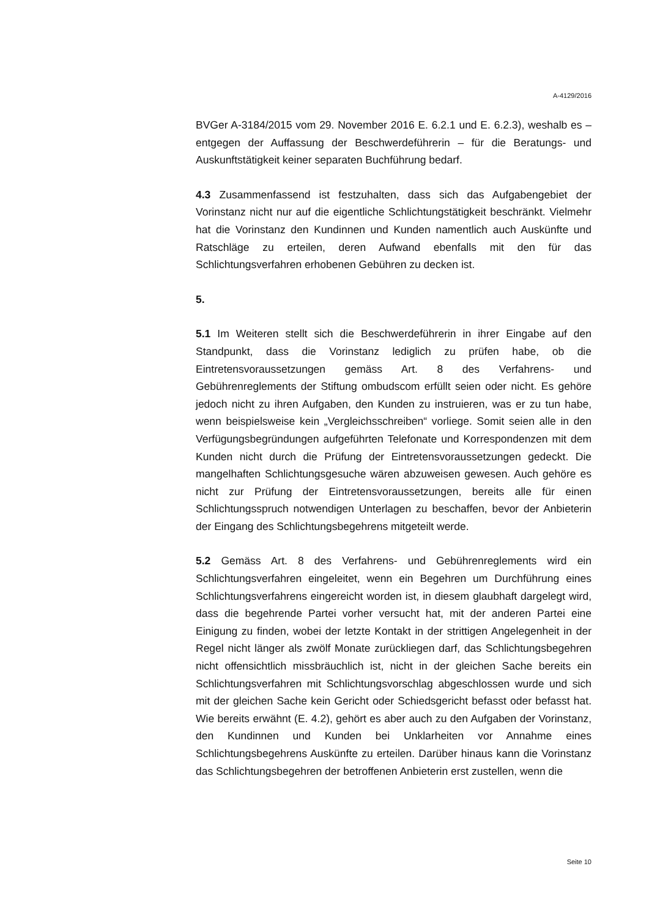A-4129/2016
BVGer A-3184/2015 vom 29. November 2016 E. 6.2.1 und E. 6.2.3), weshalb es – entgegen der Auffassung der Beschwerdeführerin – für die Beratungs- und Auskunftstätigkeit keiner separaten Buchführung bedarf.
4.3 Zusammenfassend ist festzuhalten, dass sich das Aufgabengebiet der Vorinstanz nicht nur auf die eigentliche Schlichtungstätigkeit beschränkt. Vielmehr hat die Vorinstanz den Kundinnen und Kunden namentlich auch Auskünfte und Ratschläge zu erteilen, deren Aufwand ebenfalls mit den für das Schlichtungsverfahren erhobenen Gebühren zu decken ist.
5.
5.1 Im Weiteren stellt sich die Beschwerdeführerin in ihrer Eingabe auf den Standpunkt, dass die Vorinstanz lediglich zu prüfen habe, ob die Eintretensvoraussetzungen gemäss Art. 8 des Verfahrens- und Gebührenreglements der Stiftung ombudscom erfüllt seien oder nicht. Es gehöre jedoch nicht zu ihren Aufgaben, den Kunden zu instruieren, was er zu tun habe, wenn beispielsweise kein „Vergleichsschreiben“ vorliege. Somit seien alle in den Verfügungsbegründungen aufgeführten Telefonate und Korrespondenzen mit dem Kunden nicht durch die Prüfung der Eintretensvoraussetzungen gedeckt. Die mangelhaften Schlichtungsgesuche wären abzuweisen gewesen. Auch gehöre es nicht zur Prüfung der Eintretensvoraussetzungen, bereits alle für einen Schlichtungsspruch notwendigen Unterlagen zu beschaffen, bevor der Anbieterin der Eingang des Schlichtungsbegehrens mitgeteilt werde.
5.2 Gemäss Art. 8 des Verfahrens- und Gebührenreglements wird ein Schlichtungsverfahren eingeleitet, wenn ein Begehren um Durchführung eines Schlichtungsverfahrens eingereicht worden ist, in diesem glaubhaft dargelegt wird, dass die begehrende Partei vorher versucht hat, mit der anderen Partei eine Einigung zu finden, wobei der letzte Kontakt in der strittigen Angelegenheit in der Regel nicht länger als zwölf Monate zurückliegen darf, das Schlichtungsbegehren nicht offensichtlich missbräuchlich ist, nicht in der gleichen Sache bereits ein Schlichtungsverfahren mit Schlichtungsvorschlag abgeschlossen wurde und sich mit der gleichen Sache kein Gericht oder Schiedsgericht befasst oder befasst hat. Wie bereits erwähnt (E. 4.2), gehört es aber auch zu den Aufgaben der Vorinstanz, den Kundinnen und Kunden bei Unklarheiten vor Annahme eines Schlichtungsbegehrens Auskünfte zu erteilen. Darüber hinaus kann die Vorinstanz das Schlichtungsbegehren der betroffenen Anbieterin erst zustellen, wenn die
Seite 10